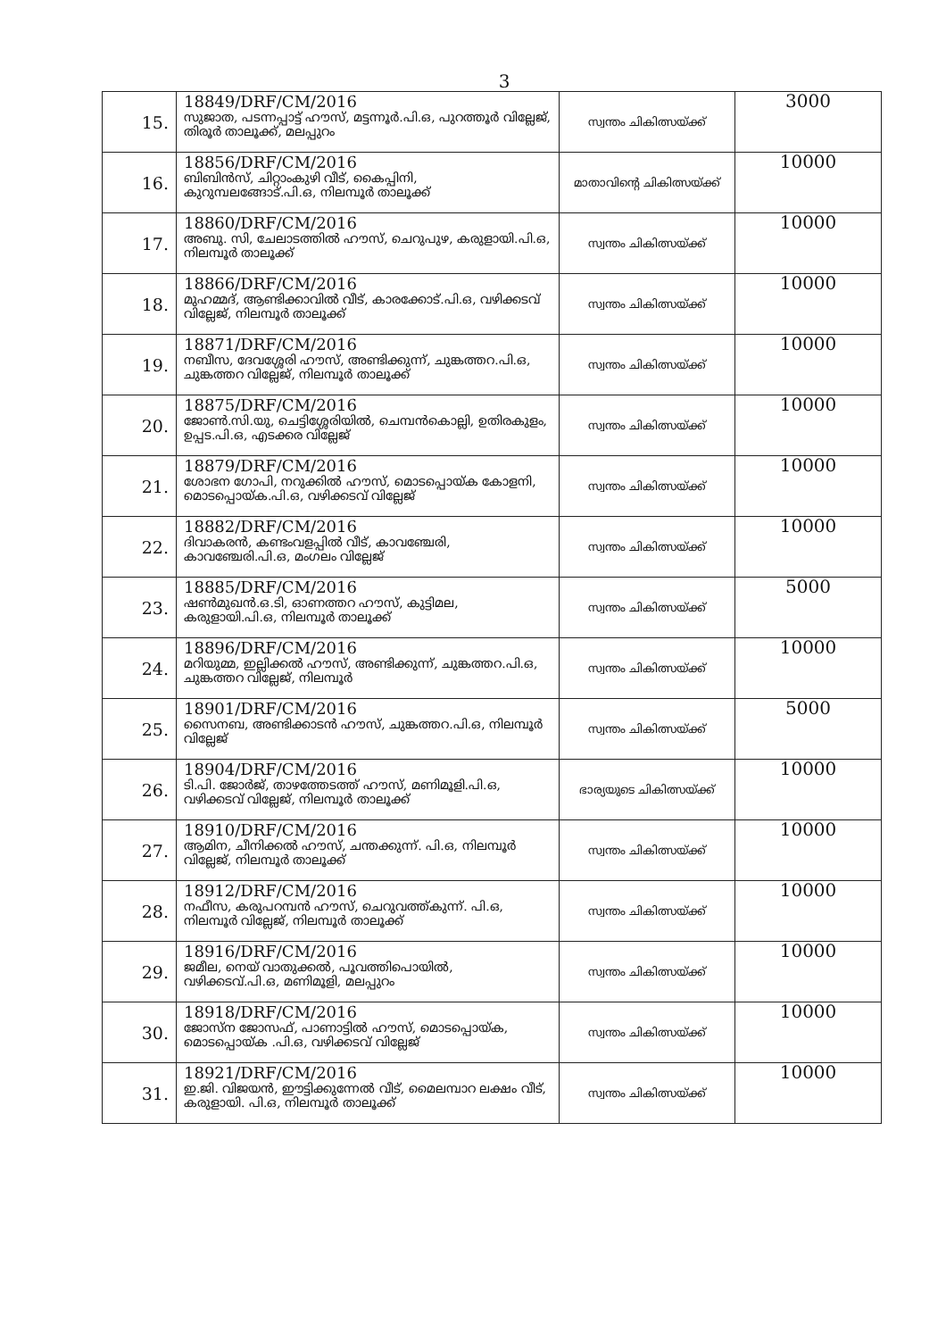3
| 15. | 18849/DRF/CM/2016 സുജാത, പടന്നപ്പാട്ട് ഹൗസ്, മട്ടന്നൂർ.പി.ഒ, പുറത്തൂർ വില്ലേജ്, തിരൂർ താലൂക്ക്, മലപ്പുറം | സ്വന്തം ചികിത്സയ്ക്ക് | 3000 |
| 16. | 18856/DRF/CM/2016 ബിബിൻസ്, ചിറ്റാംകുഴി വീട്, കൈപ്പിനി, കുറുമ്പലങ്ങോട്.പി.ഒ, നിലമ്പൂർ താലൂക്ക് | മാതാവിന്റെ ചികിത്സയ്ക്ക് | 10000 |
| 17. | 18860/DRF/CM/2016 അബു. സി, ചേലാടത്തിൽ ഹൗസ്, ചെറുപുഴ, കരുളായി.പി.ഒ, നിലമ്പൂർ താലൂക്ക് | സ്വന്തം ചികിത്സയ്ക്ക് | 10000 |
| 18. | 18866/DRF/CM/2016 മുഹമ്മദ്, ആണ്ടിക്കാവിൽ വീട്, കാരക്കോട്.പി.ഒ, വഴിക്കടവ് വില്ലേജ്, നിലമ്പൂർ താലൂക്ക് | സ്വന്തം ചികിത്സയ്ക്ക് | 10000 |
| 19. | 18871/DRF/CM/2016 നബീസ, ദേവശ്ശേരി ഹൗസ്, അണ്ടിക്കുന്ന്, ചുങ്കത്തറ.പി.ഒ, ചുങ്കത്തറ വില്ലേജ്, നിലമ്പൂർ താലൂക്ക് | സ്വന്തം ചികിത്സയ്ക്ക് | 10000 |
| 20. | 18875/DRF/CM/2016 ജോൺ.സി.യു, ചെട്ടിശ്ശേരിയിൽ, ചെമ്പൻകൊല്ലി, ഉതിരകുളം, ഉപ്പട.പി.ഒ, എടക്കര വില്ലേജ് | സ്വന്തം ചികിത്സയ്ക്ക് | 10000 |
| 21. | 18879/DRF/CM/2016 ശോഭന ഗോപി, നറുക്കിൽ ഹൗസ്, മൊടപ്പൊയ്ക കോളനി, മൊടപ്പൊയ്ക.പി.ഒ, വഴിക്കടവ് വില്ലേജ് | സ്വന്തം ചികിത്സയ്ക്ക് | 10000 |
| 22. | 18882/DRF/CM/2016 ദിവാകരൻ, കണ്ടംവളപ്പിൽ വീട്, കാവഞ്ചേരി, കാവഞ്ചേരി.പി.ഒ, മംഗലം വില്ലേജ് | സ്വന്തം ചികിത്സയ്ക്ക് | 10000 |
| 23. | 18885/DRF/CM/2016 ഷൺമുഖൻ.ഒ.ടി, ഓണത്തറ ഹൗസ്, കുട്ടിമല, കരുളായി.പി.ഒ, നിലമ്പൂർ താലൂക്ക് | സ്വന്തം ചികിത്സയ്ക്ക് | 5000 |
| 24. | 18896/DRF/CM/2016 മറിയുമ്മ, ഇല്ലിക്കൽ ഹൗസ്, അണ്ടിക്കുന്ന്, ചുങ്കത്തറ.പി.ഒ, ചുങ്കത്തറ വില്ലേജ്, നിലമ്പൂർ | സ്വന്തം ചികിത്സയ്ക്ക് | 10000 |
| 25. | 18901/DRF/CM/2016 സൈനബ, അണ്ടിക്കാടൻ ഹൗസ്, ചുങ്കത്തറ.പി.ഒ, നിലമ്പൂർ വില്ലേജ് | സ്വന്തം ചികിത്സയ്ക്ക് | 5000 |
| 26. | 18904/DRF/CM/2016 ടി.പി. ജോർജ്, താഴത്തേടത്ത് ഹൗസ്, മണിമൂളി.പി.ഒ, വഴിക്കടവ് വില്ലേജ്, നിലമ്പൂർ താലൂക്ക് | ഭാര്യയുടെ ചികിത്സയ്ക്ക് | 10000 |
| 27. | 18910/DRF/CM/2016 ആമിന, ചീനിക്കൽ ഹൗസ്, ചന്തക്കുന്ന്. പി.ഒ, നിലമ്പൂർ വില്ലേജ്, നിലമ്പൂർ താലൂക്ക് | സ്വന്തം ചികിത്സയ്ക്ക് | 10000 |
| 28. | 18912/DRF/CM/2016 നഫീസ, കരുപറമ്പൻ ഹൗസ്, ചെറുവത്ത്കുന്ന്. പി.ഒ, നിലമ്പൂർ വില്ലേജ്, നിലമ്പൂർ താലൂക്ക് | സ്വന്തം ചികിത്സയ്ക്ക് | 10000 |
| 29. | 18916/DRF/CM/2016 ജമീല, നെയ് വാതുക്കൽ, പൂവത്തിപൊയിൽ, വഴിക്കടവ്.പി.ഒ, മണിമൂളി, മലപ്പുറം | സ്വന്തം ചികിത്സയ്ക്ക് | 10000 |
| 30. | 18918/DRF/CM/2016 ജോസ്ന ജോസഫ്, പാണാട്ടിൽ ഹൗസ്, മൊടപ്പൊയ്ക, മൊടപ്പൊയ്ക .പി.ഒ, വഴിക്കടവ് വില്ലേജ് | സ്വന്തം ചികിത്സയ്ക്ക് | 10000 |
| 31. | 18921/DRF/CM/2016 ഇ.ജി. വിജയൻ, ഈട്ടിക്കുന്നേൽ വീട്, മൈലമ്പാറ ലക്ഷം വീട്, കരുളായി. പി.ഒ, നിലമ്പൂർ താലൂക്ക് | സ്വന്തം ചികിത്സയ്ക്ക് | 10000 |